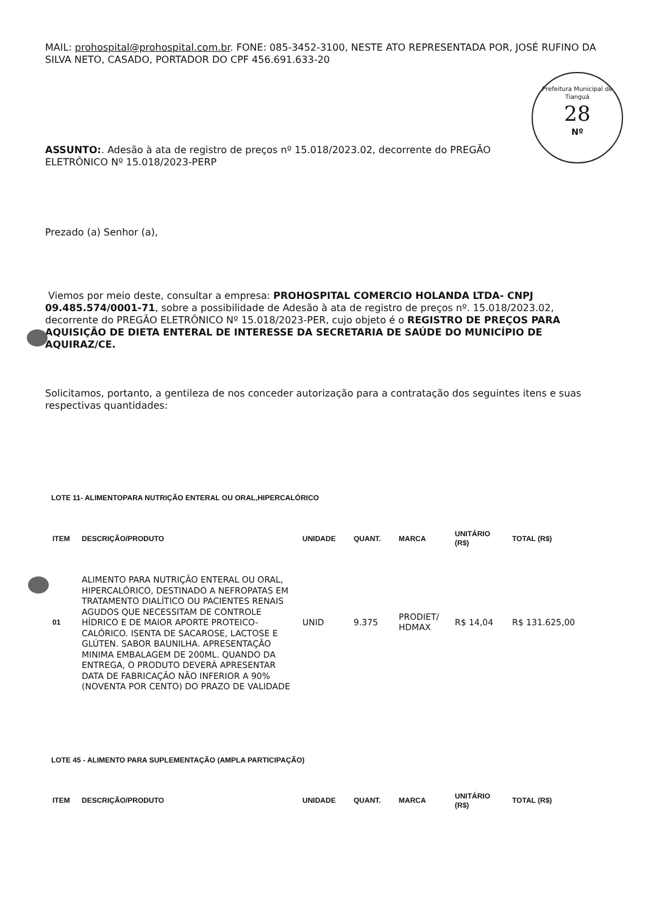Prefeitura Municipal de Tianguá
28
Nº
MAIL: prohospital@prohospital.com.br. FONE: 085-3452-3100, NESTE ATO REPRESENTADA POR, JOSÉ RUFINO DA SILVA NETO, CASADO, PORTADOR DO CPF 456.691.633-20
ASSUNTO:. Adesão à ata de registro de preços nº 15.018/2023.02, decorrente do PREGÃO ELETRÔNICO Nº 15.018/2023-PERP
Prezado (a) Senhor (a),
Viemos por meio deste, consultar a empresa: PROHOSPITAL COMERCIO HOLANDA LTDA- CNPJ 09.485.574/0001-71, sobre a possibilidade de Adesão à ata de registro de preços nº. 15.018/2023.02, decorrente do PREGÃO ELETRÔNICO Nº 15.018/2023-PER, cujo objeto é o REGISTRO DE PREÇOS PARA AQUISIÇÃO DE DIETA ENTERAL DE INTERESSE DA SECRETARIA DE SAÚDE DO MUNICÍPIO DE AQUIRAZ/CE.
Solicitamos, portanto, a gentileza de nos conceder autorização para a contratação dos seguintes itens e suas respectivas quantidades:
LOTE 11- ALIMENTOPARA NUTRIÇÃO ENTERAL OU ORAL,HIPERCALÓRICO
| ITEM | DESCRIÇÃO/PRODUTO | UNIDADE | QUANT. | MARCA | UNITÁRIO (R$) | TOTAL (R$) |
| --- | --- | --- | --- | --- | --- | --- |
| 01 | ALIMENTO PARA NUTRIÇÃO ENTERAL OU ORAL, HIPERCALÓRICO, DESTINADO A NEFROPATAS EM TRATAMENTO DIALÍTICO OU PACIENTES RENAIS AGUDOS QUE NECESSITAM DE CONTROLE HÍDRICO E DE MAIOR APORTE PROTEICO-CALÓRICO. ISENTA DE SACAROSE, LACTOSE E GLÚTEN. SABOR BAUNILHA. APRESENTAÇÃO MINIMA EMBALAGEM DE 200ML. QUANDO DA ENTREGA, O PRODUTO DEVERÁ APRESENTAR DATA DE FABRICAÇÃO NÃO INFERIOR A 90% (NOVENTA POR CENTO) DO PRAZO DE VALIDADE | UNID | 9.375 | PRODIET/ HDMAX | R$ 14,04 | R$ 131.625,00 |
LOTE 45 - ALIMENTO PARA SUPLEMENTAÇÃO (AMPLA PARTICIPAÇÃO)
| ITEM | DESCRIÇÃO/PRODUTO | UNIDADE | QUANT. | MARCA | UNITÁRIO (R$) | TOTAL (R$) |
| --- | --- | --- | --- | --- | --- | --- |